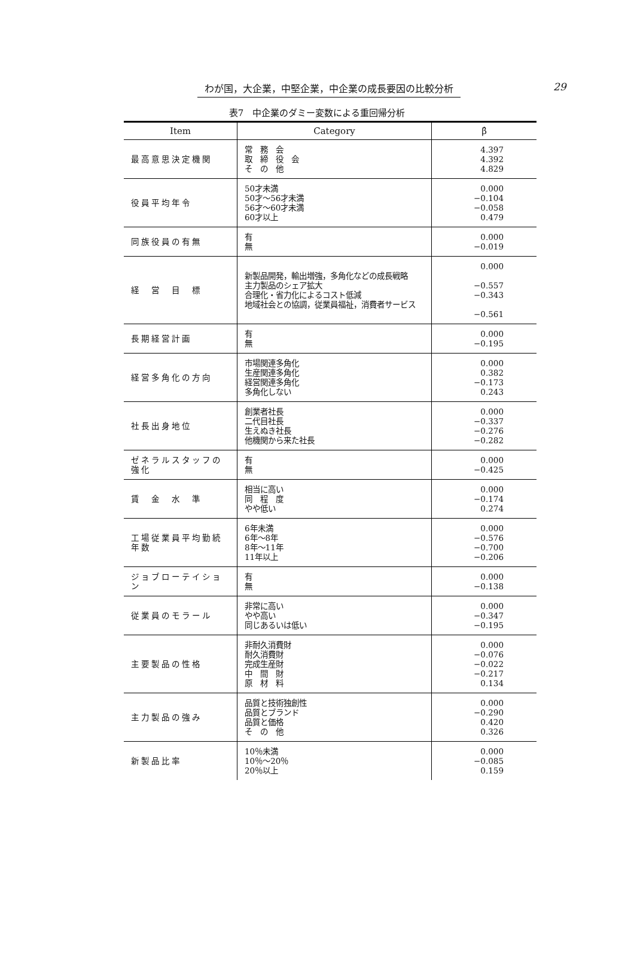わが国，大企業，中堅企業，中企業の成長要因の比較分析
29
表7　中企業のダミー変数による重回帰分析
| Item | Category | β̂ |
| --- | --- | --- |
| 最高意思決定機関 | 常 務 会 取 締 役 会 そ の 他 | 4.397 4.392 4.829 |
| 役員平均年令 | 50才未満 50才～56才未満 56才～60才未満 60才以上 | 0.000 −0.104 −0.058 0.479 |
| 同族役員の有無 | 有 無 | 0.000 −0.019 |
| 経 営 目 標 | 新製品開発，輸出増強，多角化などの成長戦略 主力製品のシェア拡大 合理化・省力化によるコスト低減 地域社会との協調，従業員福祉，消費者サービス | 0.000 −0.557 −0.343 −0.561 |
| 長期経営計画 | 有 無 | 0.000 −0.195 |
| 経営多角化の方向 | 市場関連多角化 生産関連多角化 経営関連多角化 多角化しない | 0.000 0.382 −0.173 0.243 |
| 社長出身地位 | 創業者社長 二代目社長 生えぬき社長 他機関から来た社長 | 0.000 −0.337 −0.276 −0.282 |
| ゼネラルスタッフの強化 | 有 無 | 0.000 −0.425 |
| 賃 金 水 準 | 相当に高い 同 程 度 やや低い | 0.000 −0.174 0.274 |
| 工場従業員平均勤続年数 | 6年未満 6年～8年 8年～11年 11年以上 | 0.000 −0.576 −0.700 −0.206 |
| ジョブローテイション | 有 無 | 0.000 −0.138 |
| 従業員のモラール | 非常に高い やや高い 同じあるいは低い | 0.000 −0.347 −0.195 |
| 主要製品の性格 | 非耐久消費財 耐久消費財 完成生産財 中 間 財 原 材 料 | 0.000 −0.076 −0.022 −0.217 0.134 |
| 主力製品の強み | 品質と技術独創性 品質とブランド 品質と価格 そ の 他 | 0.000 −0.290 0.420 0.326 |
| 新製品比率 | 10％未満 10％～20％ 20％以上 | 0.000 −0.085 0.159 |